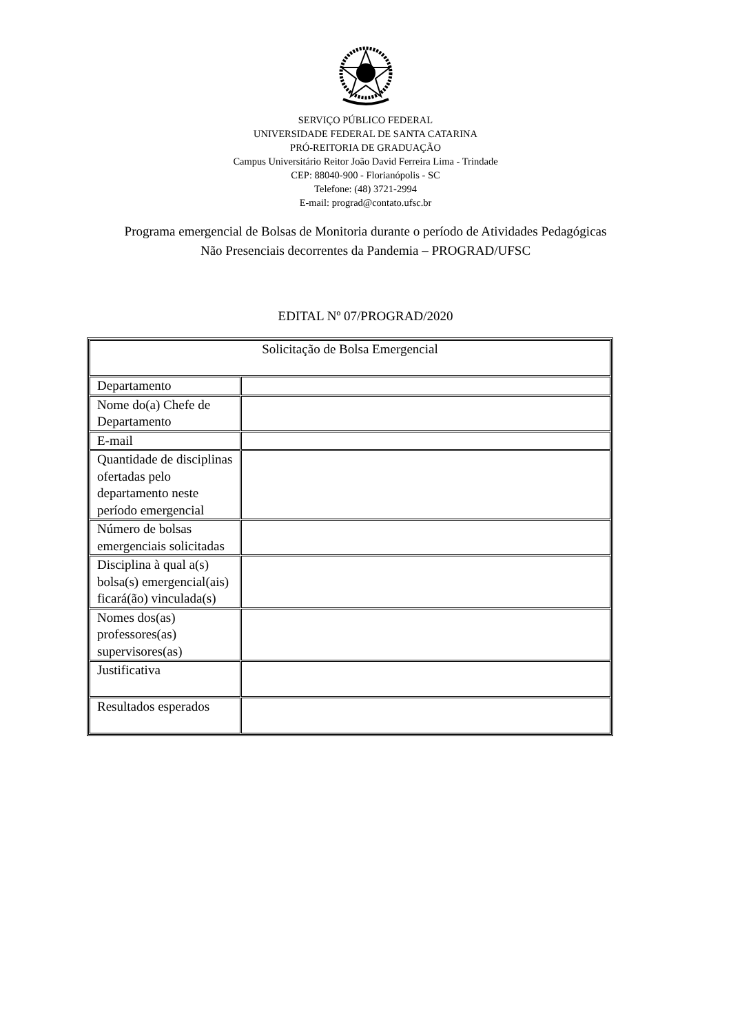SERVIÇO PÚBLICO FEDERAL
UNIVERSIDADE FEDERAL DE SANTA CATARINA
PRÓ-REITORIA DE GRADUAÇÃO
Campus Universitário Reitor João David Ferreira Lima - Trindade
CEP: 88040-900 - Florianópolis - SC
Telefone: (48) 3721-2994
E-mail: prograd@contato.ufsc.br
Programa emergencial de Bolsas de Monitoria durante o período de Atividades Pedagógicas
Não Presenciais decorrentes da Pandemia – PROGRAD/UFSC
EDITAL Nº 07/PROGRAD/2020
| Solicitação de Bolsa Emergencial | |
| Departamento | |
| Nome do(a) Chefe de Departamento | |
| E-mail | |
| Quantidade de disciplinas ofertadas pelo departamento neste período emergencial | |
| Número de bolsas emergenciais solicitadas | |
| Disciplina à qual a(s) bolsa(s) emergencial(ais) ficará(ão) vinculada(s) | |
| Nomes dos(as) professores(as) supervisores(as) | |
| Justificativa | |
| Resultados esperados | |